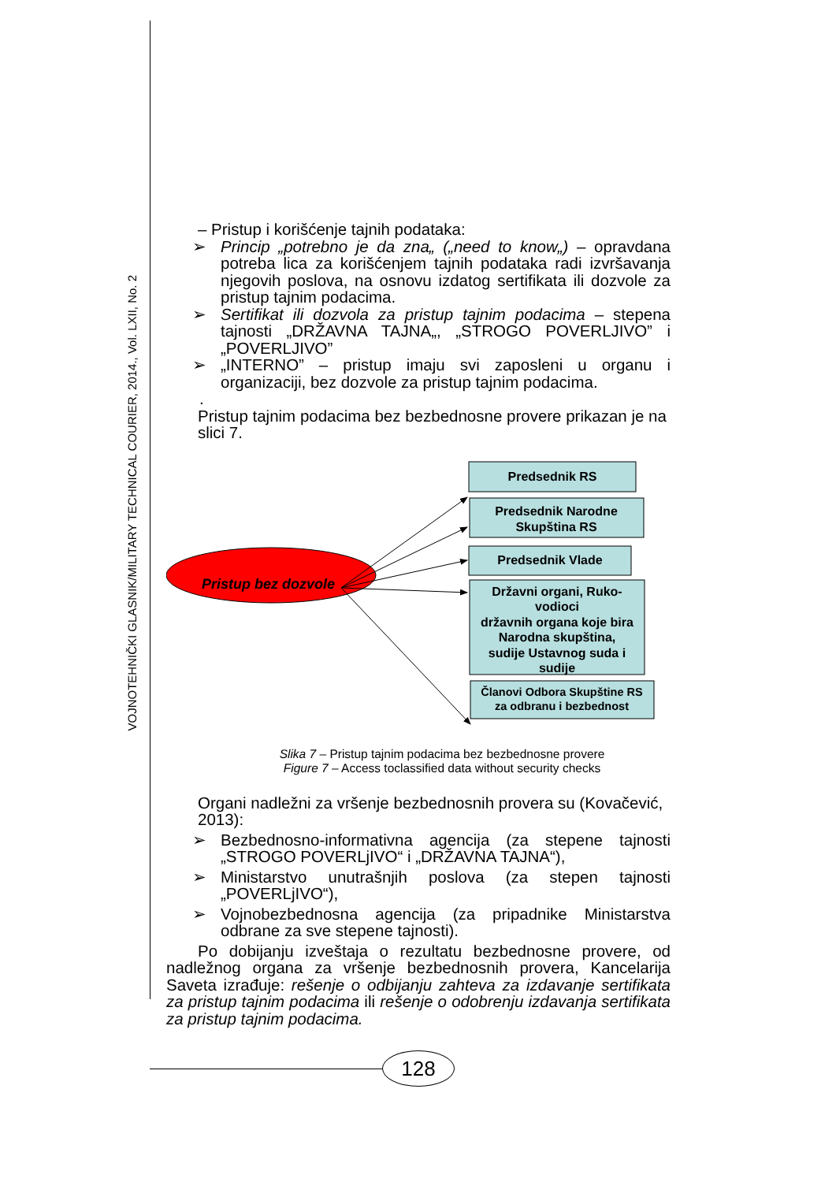VOJNOTEHNIČKI GLASNIK/MILITARY TECHNICAL COURIER, 2014., Vol. LXII, No. 2
– Pristup i korišćenje tajnih podataka:
➢ Princip „potrebno je da zna„ („need to know„) – opravdana potreba lica za korišćenjem tajnih podataka radi izvršavanja njegovih poslova, na osnovu izdatog sertifikata ili dozvole za pristup tajnim podacima.
➢ Sertifikat ili dozvola za pristup tajnim podacima – stepena tajnosti „DRŽAVNA TAJNA„, „STROGO POVERLJIVO” i „POVERLJIVO”
➢ „INTERNO” – pristup imaju svi zaposleni u organu i organizaciji, bez dozvole za pristup tajnim podacima.
.
Pristup tajnim podacima bez bezbednosne provere prikazan je na slici 7.
Pristup bez dozvole
Predsednik RS
Predsednik Narodne
Skupština RS
Predsednik Vlade
Državni organi, Ruko-
vodioci
državnih organa koje bira
Narodna skupština,
sudije Ustavnog suda i
sudije
Članovi Odbora Skupštine RS
za odbranu i bezbednost
Slika 7 – Pristup tajnim podacima bez bezbednosne provere
Figure 7 – Access toclassified data without security checks
Organi nadležni za vršenje bezbednosnih provera su (Kovačević, 2013):
➢ Bezbednosno-informativna agencija (za stepene tajnosti „STROGO POVERLjIVO“ i „DRŽAVNA TAJNA“),
➢ Ministarstvo unutrašnjih poslova (za stepen tajnosti „POVERLjIVO“),
➢ Vojnobezbednosna agencija (za pripadnike Ministarstva odbrane za sve stepene tajnosti).
Po dobijanju izveštaja o rezultatu bezbednosne provere, od nadležnog organa za vršenje bezbednosnih provera, Kancelarija Saveta izrađuje: rešenje o odbijanju zahteva za izdavanje sertifikata za pristup tajnim podacima ili rešenje o odobrenju izdavanja sertifikata za pristup tajnim podacima.
128